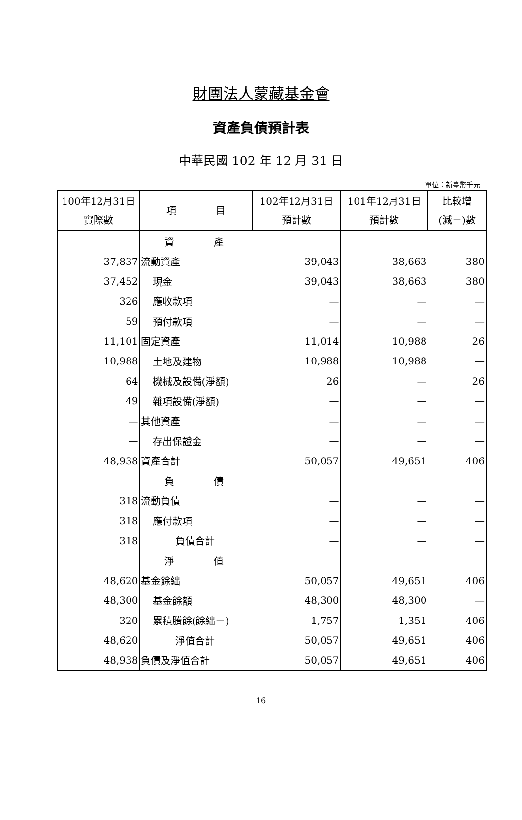財團法人蒙藏基金會
資產負債預計表
中華民國 102 年 12 月 31 日
單位：新臺幣千元
| 100年12月31日 實際數 | 項 目 | 102年12月31日 預計數 | 101年12月31日 預計數 | 比較增 (減－)數 |
| --- | --- | --- | --- | --- |
| | 資 產 | | | |
| 37,837 | 流動資產 | 39,043 | 38,663 | 380 |
| 37,452 | 現金 | 39,043 | 38,663 | 380 |
| 326 | 應收款項 | — | — | — |
| 59 | 預付款項 | — | — | — |
| 11,101 | 固定資產 | 11,014 | 10,988 | 26 |
| 10,988 | 土地及建物 | 10,988 | 10,988 | — |
| 64 | 機械及設備(淨額) | 26 | — | 26 |
| 49 | 雜項設備(淨額) | — | — | — |
| — | 其他資產 | — | — | — |
| — | 存出保證金 | — | — | — |
| 48,938 | 資產合計 | 50,057 | 49,651 | 406 |
| | 負 債 | | | |
| 318 | 流動負債 | — | — | — |
| 318 | 應付款項 | — | — | — |
| 318 | 負債合計 | — | — | — |
| | 淨 值 | | | |
| 48,620 | 基金餘絀 | 50,057 | 49,651 | 406 |
| 48,300 | 基金餘額 | 48,300 | 48,300 | — |
| 320 | 累積賸餘(餘絀－) | 1,757 | 1,351 | 406 |
| 48,620 | 淨值合計 | 50,057 | 49,651 | 406 |
| 48,938 | 負債及淨值合計 | 50,057 | 49,651 | 406 |
16